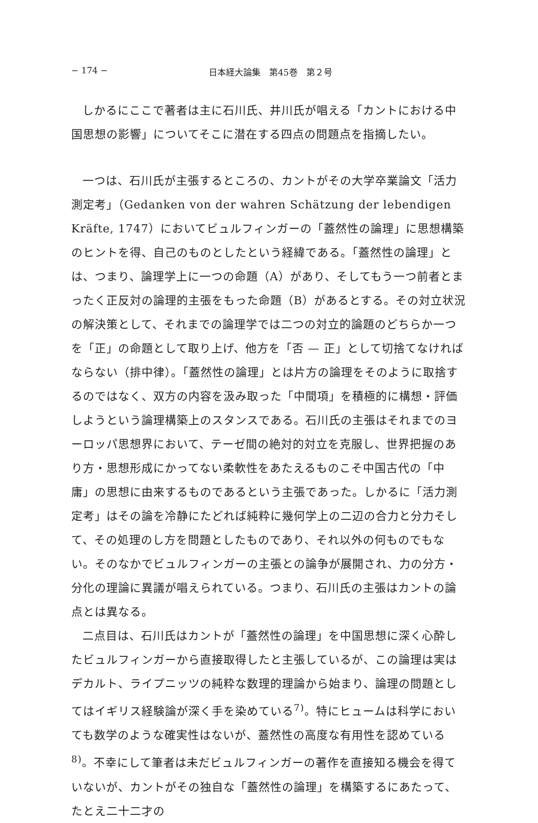− 174 − 日本経大論集　第45巻　第２号
しかるにここで著者は主に石川氏、井川氏が唱える「カントにおける中国思想の影響」についてそこに潜在する四点の問題点を指摘したい。
一つは、石川氏が主張するところの、カントがその大学卒業論文「活力測定考」（Gedanken von der wahren Schätzung der lebendigen Kräfte, 1747）においてビュルフィンガーの「蓋然性の論理」に思想構築のヒントを得、自己のものとしたという経緯である。「蓋然性の論理」とは、つまり、論理学上に一つの命題（A）があり、そしてもう一つ前者とまったく正反対の論理的主張をもった命題（B）があるとする。その対立状況の解決策として、それまでの論理学では二つの対立的論題のどちらか一つを「正」の命題として取り上げ、他方を「否 — 正」として切捨てなければならない（排中律）。「蓋然性の論理」とは片方の論理をそのように取捨するのではなく、双方の内容を汲み取った「中間項」を積極的に構想・評価しようという論理構築上のスタンスである。石川氏の主張はそれまでのヨーロッパ思想界において、テーゼ間の絶対的対立を克服し、世界把握のあり方・思想形成にかってない柔軟性をあたえるものこそ中国古代の「中庸」の思想に由来するものであるという主張であった。しかるに「活力測定考」はその論を冷静にたどれば純粋に幾何学上の二辺の合力と分力そして、その処理のし方を問題としたものであり、それ以外の何ものでもない。そのなかでビュルフィンガーの主張との論争が展開され、力の分方・分化の理論に異議が唱えられている。つまり、石川氏の主張はカントの論点とは異なる。
二点目は、石川氏はカントが「蓋然性の論理」を中国思想に深く心酔したビュルフィンガーから直接取得したと主張しているが、この論理は実はデカルト、ライプニッツの純粋な数理的理論から始まり、論理の問題としてはイギリス経験論が深く手を染めている<sup>7)</sup>。特にヒュームは科学においても数学のような確実性はないが、蓋然性の高度な有用性を認めている<sup>8)</sup>。不幸にして筆者は未だビュルフィンガーの著作を直接知る機会を得ていないが、カントがその独自な「蓋然性の論理」を構築するにあたって、たとえ二十二才の